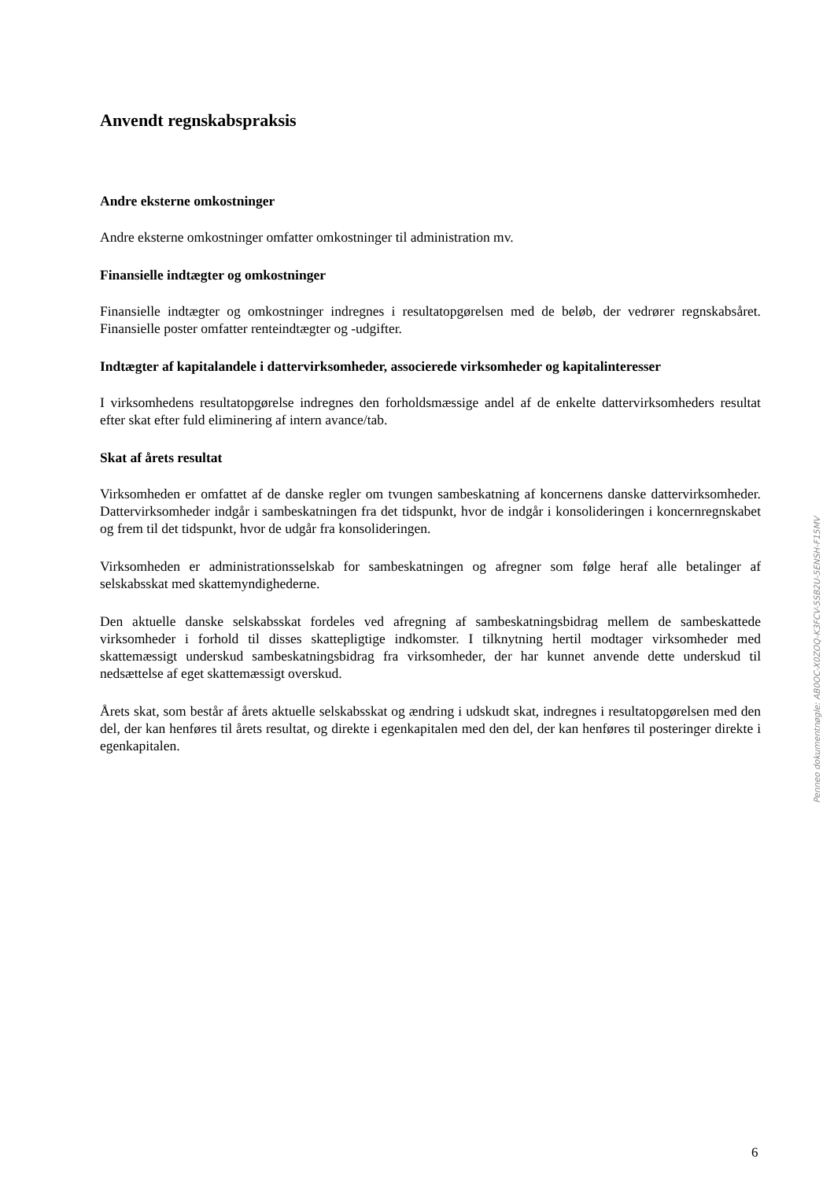Anvendt regnskabspraksis
Andre eksterne omkostninger
Andre eksterne omkostninger omfatter omkostninger til administration mv.
Finansielle indtægter og omkostninger
Finansielle indtægter og omkostninger indregnes i resultatopgørelsen med de beløb, der vedrører regnskabsåret. Finansielle poster omfatter renteindtægter og -udgifter.
Indtægter af kapitalandele i dattervirksomheder, associerede virksomheder og kapitalinteresser
I virksomhedens resultatopgørelse indregnes den forholdsmæssige andel af de enkelte dattervirksomheders resultat efter skat efter fuld eliminering af intern avance/tab.
Skat af årets resultat
Virksomheden er omfattet af de danske regler om tvungen sambeskatning af koncernens danske dattervirksomheder. Dattervirksomheder indgår i sambeskatningen fra det tidspunkt, hvor de indgår i konsolideringen i koncernregnskabet og frem til det tidspunkt, hvor de udgår fra konsolideringen.
Virksomheden er administrationsselskab for sambeskatningen og afregner som følge heraf alle betalinger af selskabsskat med skattemyndighederne.
Den aktuelle danske selskabsskat fordeles ved afregning af sambeskatningsbidrag mellem de sambeskattede virksomheder i forhold til disses skattepligtige indkomster. I tilknytning hertil modtager virksomheder med skattemæssigt underskud sambeskatningsbidrag fra virksomheder, der har kunnet anvende dette underskud til nedsættelse af eget skattemæssigt overskud.
Årets skat, som består af årets aktuelle selskabsskat og ændring i udskudt skat, indregnes i resultatopgørelsen med den del, der kan henføres til årets resultat, og direkte i egenkapitalen med den del, der kan henføres til posteringer direkte i egenkapitalen.
Penneo dokumentnøgle: AB0OC-X0ZOQ-K3FCV-5SB2U-5ENSH-F15MV
6